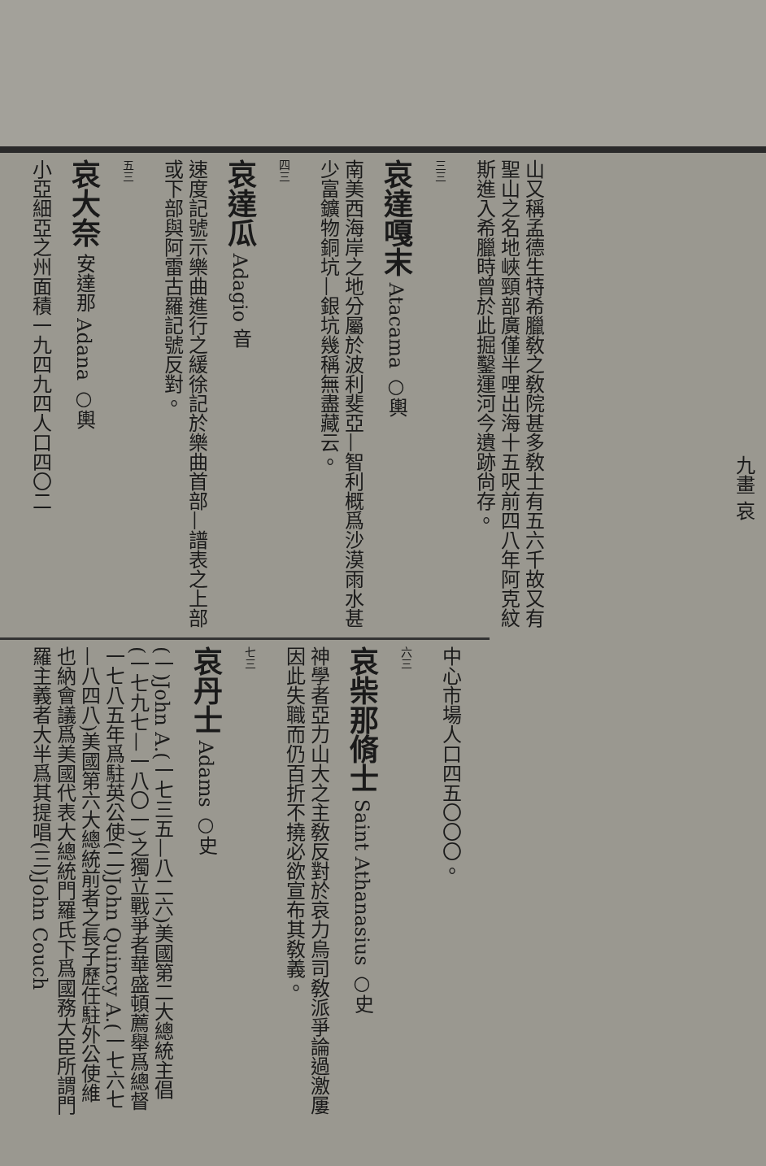九畫 哀
山又稱孟德生特希臘敎之敎院甚多敎士有五六千故又有聖山之名地峽頸部廣僅半哩出海十五呎前四八年阿克紋斯進入希臘時曾於此掘鑿運河今遺跡尙存。
三三
哀達嘎末 Atacama ○輿
南美西海岸之地分屬於波利斐亞—智利概爲沙漠雨水甚少富鑛物銅坑—銀坑幾稱無盡藏云。
四三
哀達瓜 Adagio 音
速度記號示樂曲進行之緩徐記於樂曲首部—譜表之上部或下部與阿雷古羅記號反對。
五三
哀大奈 安達那 Adana ○輿
小亞細亞之州面積一九四九四人口四〇二
中心市場人口四五〇〇〇。
六三
哀柴那脩士 Saint Athanasius ○史
神學者亞力山大之主敎反對於哀力烏司敎派爭論過激屢因此失職而仍百折不撓必欲宣布其敎義。
七三
哀丹士 Adams ○史
(一)John A.(一七三五—八二六)美國第二大總統主倡(一七九七—一八〇一)之獨立戰爭者華盛頓薦舉爲總督一七八五年爲駐英公使(二)John Quincy A.(一七六七—八四八)美國第六大總統前者之長子歷任駐外公使維也納會議爲美國代表大總統門羅氏下爲國務大臣所謂門羅主義者大半爲其提唱(三)John Couch